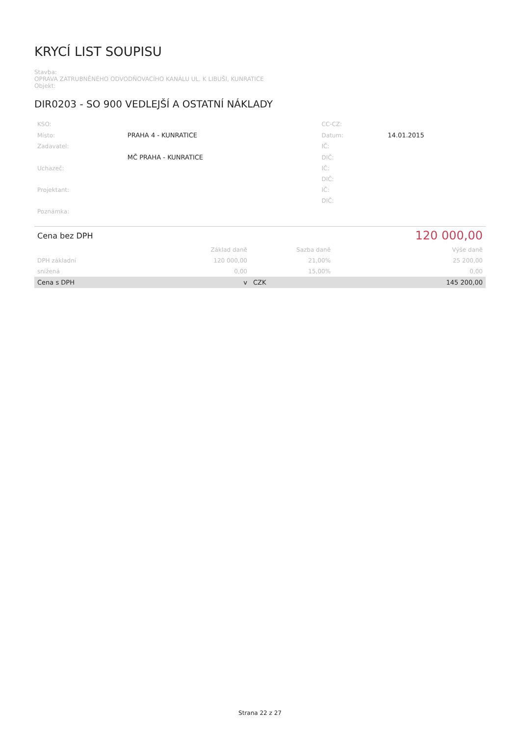KRYCÍ LIST SOUPISU
Stavba:
OPRAVA ZATRUBNĚNÉHO ODVODŇOVACÍHO KANÁLU UL. K LIBUŠI, KUNRATICE
Objekt:
DIR0203 - SO 900 VEDLEJŠÍ A OSTATNÍ NÁKLADY
| KSO: | | CC-CZ: | |
| Místo: | PRAHA 4 - KUNRATICE | Datum: | 14.01.2015 |
| Zadavatel: | | IČ: | |
| | MČ PRAHA - KUNRATICE | DIČ: | |
| Uchazeč: | | IČ: | |
| | | DIČ: | |
| Projektant: | | IČ: | |
| | | DIČ: | |
| Poznámka: | | | |
| Cena bez DPH | | | 120 000,00 |
| | Základ daně | Sazba daně | Výše daně |
| DPH základní | 120 000,00 | 21,00% | 25 200,00 |
| snížená | 0,00 | 15,00% | 0,00 |
| Cena s DPH | v | CZK | 145 200,00 |
Strana 22 z 27